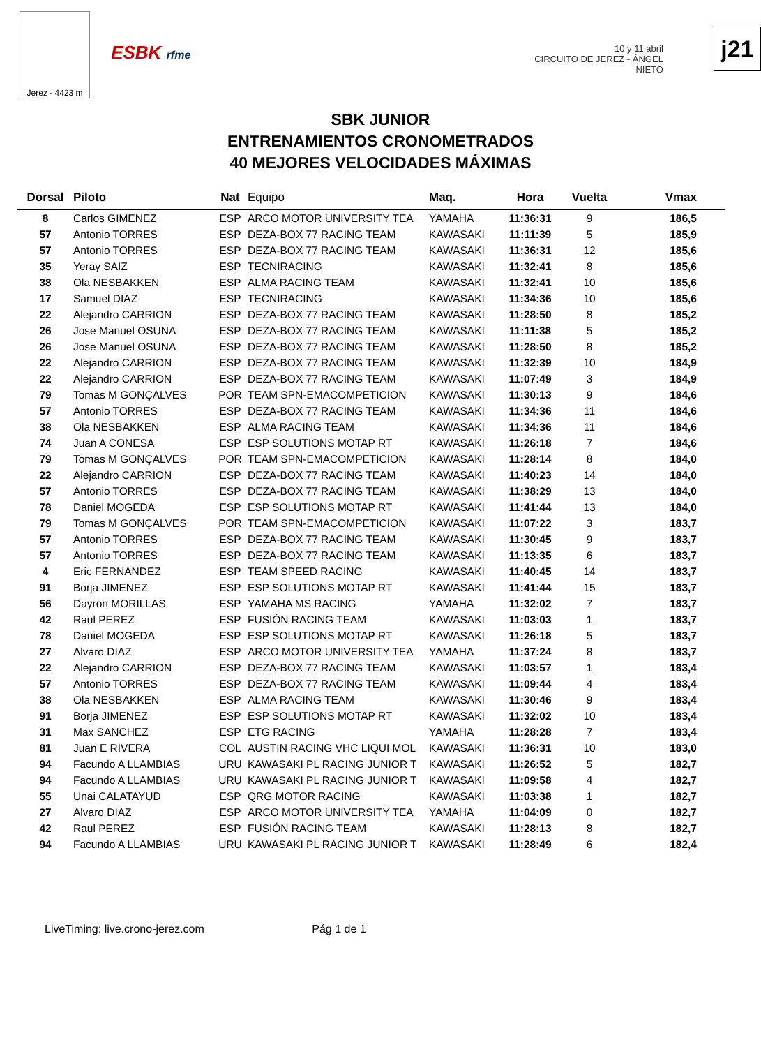Jerez - 4423 m
ESBK rfme
10 y 11 abril
CIRCUITO DE JEREZ - ÁNGEL NIETO
j21
SBK JUNIOR
ENTRENAMIENTOS CRONOMETRADOS
40 MEJORES VELOCIDADES MÁXIMAS
| Dorsal | Piloto | Nat | Equipo | Maq. | Hora | Vuelta | Vmax |
| --- | --- | --- | --- | --- | --- | --- | --- |
| 8 | Carlos GIMENEZ | ESP | ARCO MOTOR UNIVERSITY TEA | YAMAHA | 11:36:31 | 9 | 186,5 |
| 57 | Antonio TORRES | ESP | DEZA-BOX 77 RACING TEAM | KAWASAKI | 11:11:39 | 5 | 185,9 |
| 57 | Antonio TORRES | ESP | DEZA-BOX 77 RACING TEAM | KAWASAKI | 11:36:31 | 12 | 185,6 |
| 35 | Yeray SAIZ | ESP | TECNIRACING | KAWASAKI | 11:32:41 | 8 | 185,6 |
| 38 | Ola NESBAKKEN | ESP | ALMA RACING TEAM | KAWASAKI | 11:32:41 | 10 | 185,6 |
| 17 | Samuel DIAZ | ESP | TECNIRACING | KAWASAKI | 11:34:36 | 10 | 185,6 |
| 22 | Alejandro CARRION | ESP | DEZA-BOX 77 RACING TEAM | KAWASAKI | 11:28:50 | 8 | 185,2 |
| 26 | Jose Manuel OSUNA | ESP | DEZA-BOX 77 RACING TEAM | KAWASAKI | 11:11:38 | 5 | 185,2 |
| 26 | Jose Manuel OSUNA | ESP | DEZA-BOX 77 RACING TEAM | KAWASAKI | 11:28:50 | 8 | 185,2 |
| 22 | Alejandro CARRION | ESP | DEZA-BOX 77 RACING TEAM | KAWASAKI | 11:32:39 | 10 | 184,9 |
| 22 | Alejandro CARRION | ESP | DEZA-BOX 77 RACING TEAM | KAWASAKI | 11:07:49 | 3 | 184,9 |
| 79 | Tomas M GONÇALVES | POR | TEAM SPN-EMACOMPETICION | KAWASAKI | 11:30:13 | 9 | 184,6 |
| 57 | Antonio TORRES | ESP | DEZA-BOX 77 RACING TEAM | KAWASAKI | 11:34:36 | 11 | 184,6 |
| 38 | Ola NESBAKKEN | ESP | ALMA RACING TEAM | KAWASAKI | 11:34:36 | 11 | 184,6 |
| 74 | Juan A CONESA | ESP | ESP SOLUTIONS MOTAP RT | KAWASAKI | 11:26:18 | 7 | 184,6 |
| 79 | Tomas M GONÇALVES | POR | TEAM SPN-EMACOMPETICION | KAWASAKI | 11:28:14 | 8 | 184,0 |
| 22 | Alejandro CARRION | ESP | DEZA-BOX 77 RACING TEAM | KAWASAKI | 11:40:23 | 14 | 184,0 |
| 57 | Antonio TORRES | ESP | DEZA-BOX 77 RACING TEAM | KAWASAKI | 11:38:29 | 13 | 184,0 |
| 78 | Daniel MOGEDA | ESP | ESP SOLUTIONS MOTAP RT | KAWASAKI | 11:41:44 | 13 | 184,0 |
| 79 | Tomas M GONÇALVES | POR | TEAM SPN-EMACOMPETICION | KAWASAKI | 11:07:22 | 3 | 183,7 |
| 57 | Antonio TORRES | ESP | DEZA-BOX 77 RACING TEAM | KAWASAKI | 11:30:45 | 9 | 183,7 |
| 57 | Antonio TORRES | ESP | DEZA-BOX 77 RACING TEAM | KAWASAKI | 11:13:35 | 6 | 183,7 |
| 4 | Eric FERNANDEZ | ESP | TEAM SPEED RACING | KAWASAKI | 11:40:45 | 14 | 183,7 |
| 91 | Borja JIMENEZ | ESP | ESP SOLUTIONS MOTAP RT | KAWASAKI | 11:41:44 | 15 | 183,7 |
| 56 | Dayron MORILLAS | ESP | YAMAHA MS RACING | YAMAHA | 11:32:02 | 7 | 183,7 |
| 42 | Raul PEREZ | ESP | FUSIÓN RACING TEAM | KAWASAKI | 11:03:03 | 1 | 183,7 |
| 78 | Daniel MOGEDA | ESP | ESP SOLUTIONS MOTAP RT | KAWASAKI | 11:26:18 | 5 | 183,7 |
| 27 | Alvaro DIAZ | ESP | ARCO MOTOR UNIVERSITY TEA | YAMAHA | 11:37:24 | 8 | 183,7 |
| 22 | Alejandro CARRION | ESP | DEZA-BOX 77 RACING TEAM | KAWASAKI | 11:03:57 | 1 | 183,4 |
| 57 | Antonio TORRES | ESP | DEZA-BOX 77 RACING TEAM | KAWASAKI | 11:09:44 | 4 | 183,4 |
| 38 | Ola NESBAKKEN | ESP | ALMA RACING TEAM | KAWASAKI | 11:30:46 | 9 | 183,4 |
| 91 | Borja JIMENEZ | ESP | ESP SOLUTIONS MOTAP RT | KAWASAKI | 11:32:02 | 10 | 183,4 |
| 31 | Max SANCHEZ | ESP | ETG RACING | YAMAHA | 11:28:28 | 7 | 183,4 |
| 81 | Juan E RIVERA | COL | AUSTIN RACING VHC LIQUI MOL | KAWASAKI | 11:36:31 | 10 | 183,0 |
| 94 | Facundo A LLAMBIAS | URU | KAWASAKI PL RACING JUNIOR T | KAWASAKI | 11:26:52 | 5 | 182,7 |
| 94 | Facundo A LLAMBIAS | URU | KAWASAKI PL RACING JUNIOR T | KAWASAKI | 11:09:58 | 4 | 182,7 |
| 55 | Unai CALATAYUD | ESP | QRG MOTOR RACING | KAWASAKI | 11:03:38 | 1 | 182,7 |
| 27 | Alvaro DIAZ | ESP | ARCO MOTOR UNIVERSITY TEA | YAMAHA | 11:04:09 | 0 | 182,7 |
| 42 | Raul PEREZ | ESP | FUSIÓN RACING TEAM | KAWASAKI | 11:28:13 | 8 | 182,7 |
| 94 | Facundo A LLAMBIAS | URU | KAWASAKI PL RACING JUNIOR T | KAWASAKI | 11:28:49 | 6 | 182,4 |
LiveTiming: live.crono-jerez.com Pág 1 de 1